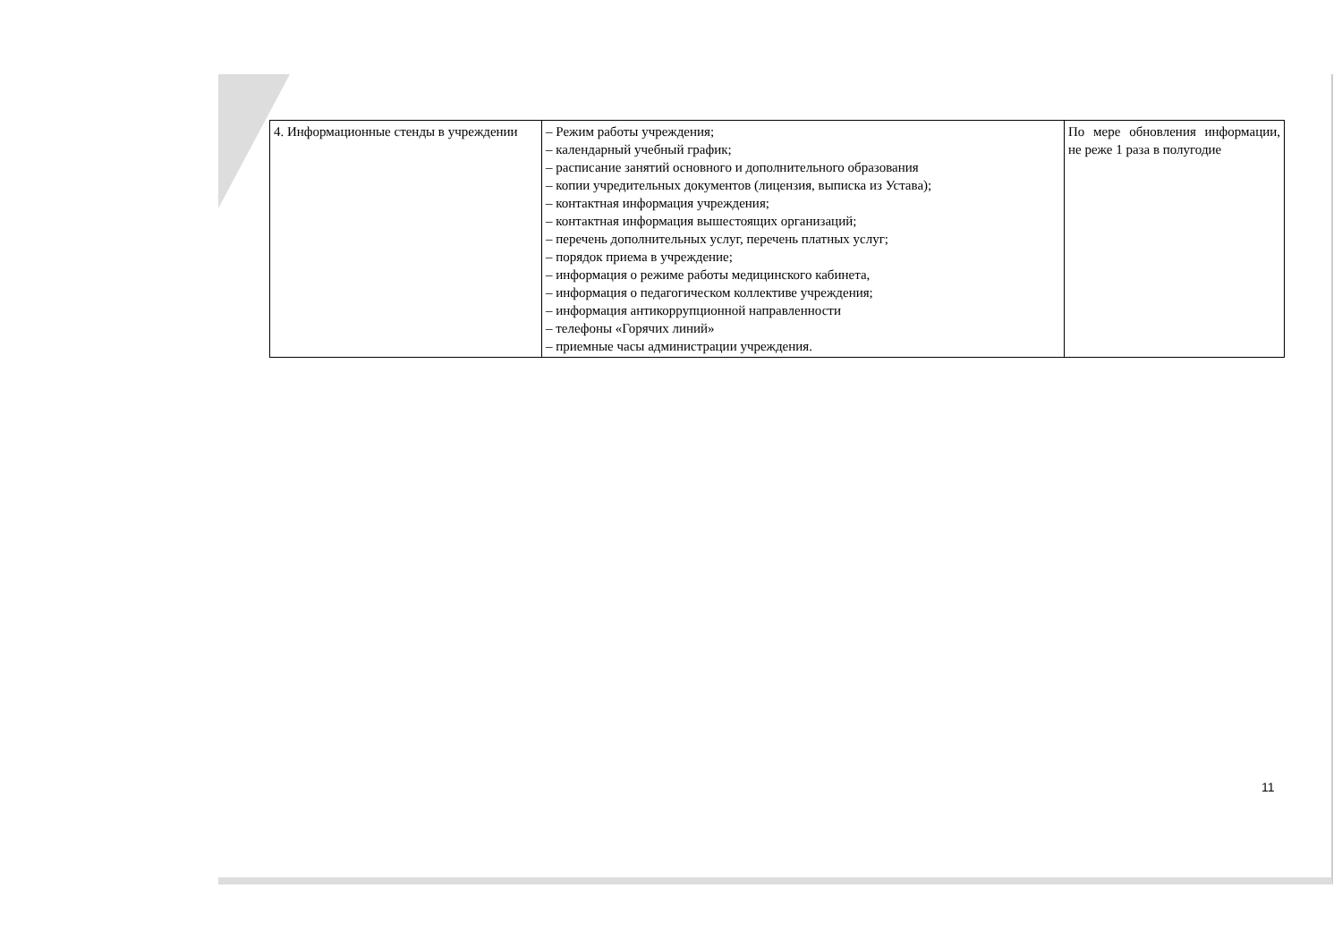| 4. Информационные стенды в учреждении | – Режим работы учреждения; – календарный учебный график; – расписание занятий основного и дополнительного образования – копии учредительных документов (лицензия, выписка из Устава); – контактная информация учреждения; – контактная информация вышестоящих организаций; – перечень дополнительных услуг, перечень платных услуг; – порядок приема в учреждение; – информация о режиме работы медицинского кабинета, – информация о педагогическом коллективе учреждения; – информация антикоррупционной направленности – телефоны «Горячих линий» – приемные часы администрации учреждения. | По мере обновления информации, не реже 1 раза в полугодие |
11